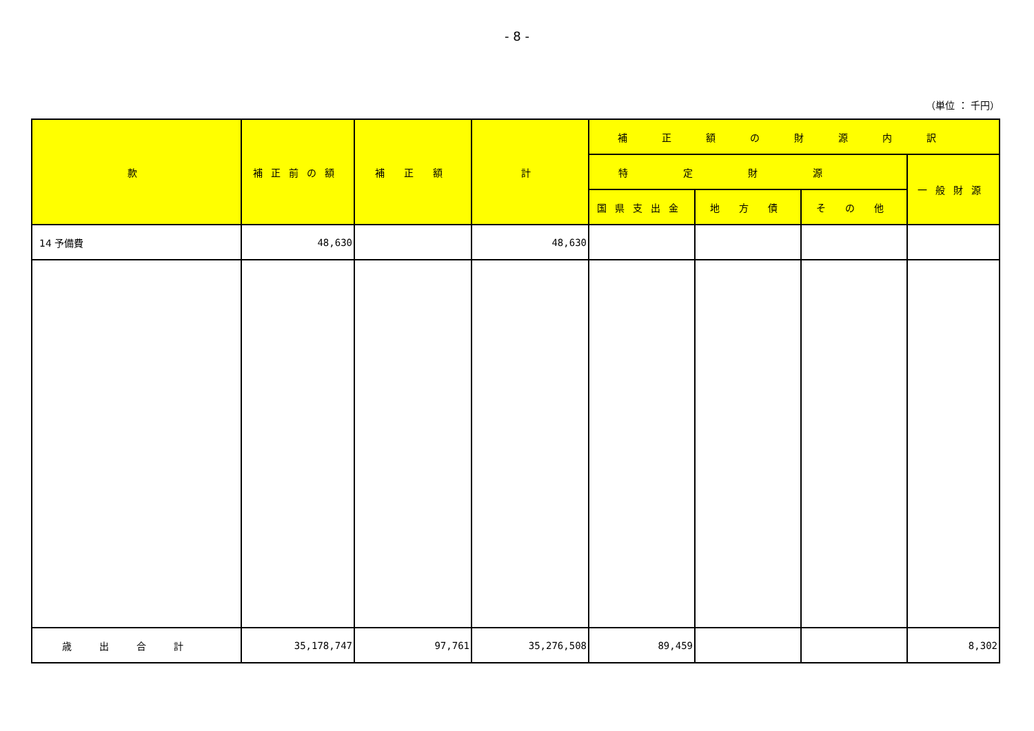- 8 -
（単位 ： 千円）
| 款 | 補正前の額 | 補 正 額 | 計 | 補正額の財源内訳 | | | |
| --- | --- | --- | --- | --- | --- | --- | --- |
| | | | | 特定財源 | | | 一般財源 |
| | | | | 国県支出金 | 地 方 債 | そ の 他 | |
| 14 予備費 | 48,630 | | 48,630 | | | | |
| 歳出合計 | 35,178,747 | 97,761 | 35,276,508 | 89,459 | | | 8,302 |